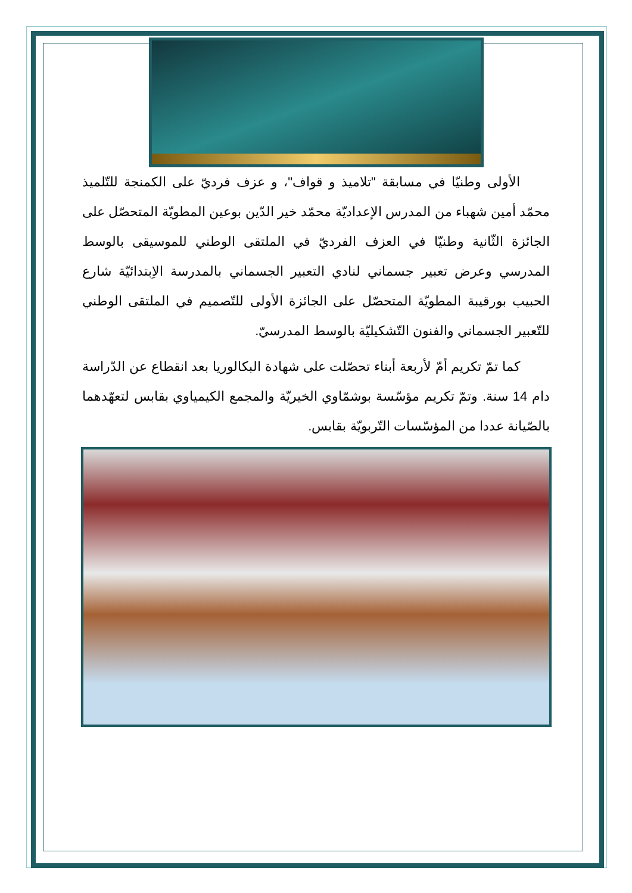الأولى وطنيّا في مسابقة "تلاميذ و قواف"، و عزف فرديّ على الكمنجة للتّلميذ محمّد أمين شهباء من المدرس الإعداديّة محمّد خير الدّين بوعين المطويّة المتحصّل على الجائزة الثّانية وطنيّا في العزف الفرديّ في الملتقى الوطني للموسيقى بالوسط المدرسي وعرض تعبير جسماني لنادي التعبير الجسماني بالمدرسة الاِبتدائيّة شارع الحبيب بورقيبة المطويّة المتحصّل على الجائزة الأولى للتّصميم في الملتقى الوطني للتّعبير الجسماني والفنون التّشكيليّة بالوسط المدرسيّ.
كما تمّ تكريم أمّ لأربعة أبناء تحصّلت على شهادة البكالوريا بعد انقطاع عن الدّراسة دام 14 سنة. وتمّ تكريم مؤسّسة بوشمّاوي الخيريّة والمجمع الكيمياوي بقابس لتعهّدهما بالصّيانة عددا من المؤسّسات التّربويّة بقابس.